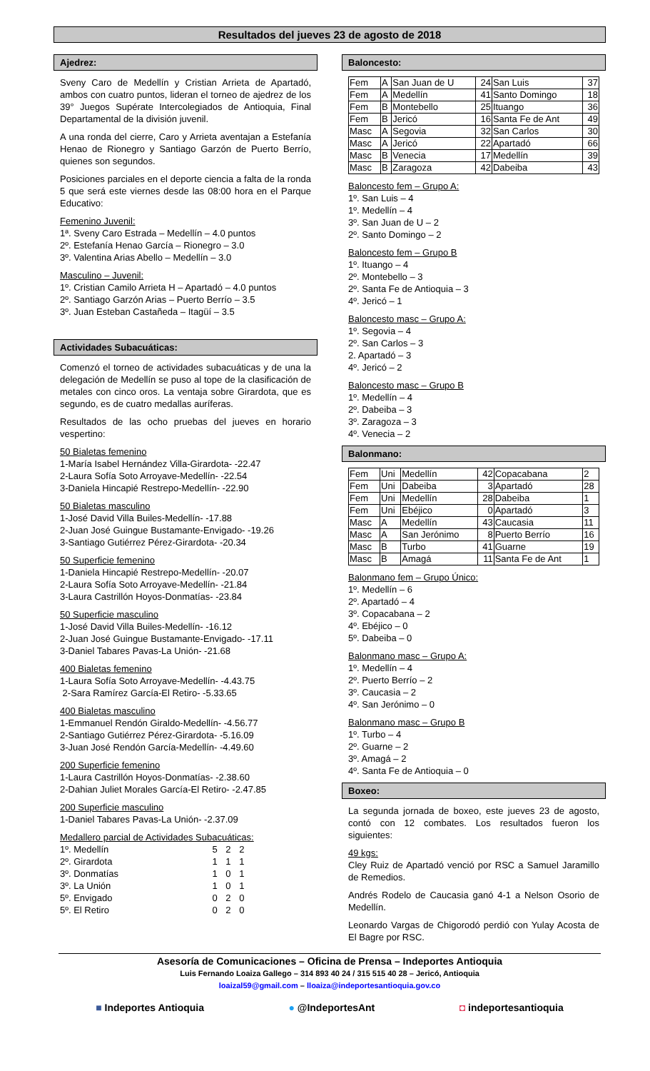Resultados del jueves 23 de agosto de 2018
Ajedrez:
Sveny Caro de Medellín y Cristian Arrieta de Apartadó, ambos con cuatro puntos, lideran el torneo de ajedrez de los 39° Juegos Supérate Intercolegiados de Antioquia, Final Departamental de la división juvenil.
A una ronda del cierre, Caro y Arrieta aventajan a Estefanía Henao de Rionegro y Santiago Garzón de Puerto Berrío, quienes son segundos.
Posiciones parciales en el deporte ciencia a falta de la ronda 5 que será este viernes desde las 08:00 hora en el Parque Educativo:
Femenino Juvenil:
1ª. Sveny Caro Estrada – Medellín – 4.0 puntos
2º. Estefanía Henao García – Rionegro – 3.0
3º. Valentina Arias Abello – Medellín – 3.0
Masculino – Juvenil:
1º. Cristian Camilo Arrieta H – Apartadó – 4.0 puntos
2º. Santiago Garzón Arias – Puerto Berrío – 3.5
3º. Juan Esteban Castañeda – Itagüí – 3.5
Actividades Subacuáticas:
Comenzó el torneo de actividades subacuáticas y de una la delegación de Medellín se puso al tope de la clasificación de metales con cinco oros. La ventaja sobre Girardota, que es segundo, es de cuatro medallas auríferas.
Resultados de las ocho pruebas del jueves en horario vespertino:
50 Bialetas femenino
1-María Isabel Hernández Villa-Girardota- -22.47
2-Laura Sofía Soto Arroyave-Medellín- -22.54
3-Daniela Hincapié Restrepo-Medellín- -22.90
50 Bialetas masculino
1-José David Villa Builes-Medellín- -17.88
2-Juan José Guingue Bustamante-Envigado- -19.26
3-Santiago Gutiérrez Pérez-Girardota- -20.34
50 Superficie femenino
1-Daniela Hincapié Restrepo-Medellín- -20.07
2-Laura Sofía Soto Arroyave-Medellín- -21.84
3-Laura Castrillón Hoyos-Donmatías- -23.84
50 Superficie masculino
1-José David Villa Builes-Medellín- -16.12
2-Juan José Guingue Bustamante-Envigado- -17.11
3-Daniel Tabares Pavas-La Unión- -21.68
400 Bialetas femenino
1-Laura Sofía Soto Arroyave-Medellín- -4.43.75
2-Sara Ramírez García-El Retiro- -5.33.65
400 Bialetas masculino
1-Emmanuel Rendón Giraldo-Medellín- -4.56.77
2-Santiago Gutiérrez Pérez-Girardota- -5.16.09
3-Juan José Rendón García-Medellín- -4.49.60
200 Superficie femenino
1-Laura Castrillón Hoyos-Donmatías- -2.38.60
2-Dahian Juliet Morales García-El Retiro- -2.47.85
200 Superficie masculino
1-Daniel Tabares Pavas-La Unión- -2.37.09
Medallero parcial de Actividades Subacuáticas:
| 1º. Medellín | 5 | 2 | 2 |
| 2º. Girardota | 1 | 1 | 1 |
| 3º. Donmatías | 1 | 0 | 1 |
| 3º. La Unión | 1 | 0 | 1 |
| 5º. Envigado | 0 | 2 | 0 |
| 5º. El Retiro | 0 | 2 | 0 |
Baloncesto:
| Fem | A | San Juan de U | 24 | San Luis | 37 |
| Fem | A | Medellín | 41 | Santo Domingo | 18 |
| Fem | B | Montebello | 25 | Ituango | 36 |
| Fem | B | Jericó | 16 | Santa Fe de Ant | 49 |
| Masc | A | Segovia | 32 | San Carlos | 30 |
| Masc | A | Jericó | 22 | Apartadó | 66 |
| Masc | B | Venecia | 17 | Medellín | 39 |
| Masc | B | Zaragoza | 42 | Dabeiba | 43 |
Baloncesto fem – Grupo A:
1º. San Luis – 4
1º. Medellín – 4
3º. San Juan de U – 2
2º. Santo Domingo – 2
Baloncesto fem – Grupo B
1º. Ituango – 4
2º. Montebello – 3
2º. Santa Fe de Antioquia – 3
4º. Jericó – 1
Baloncesto masc – Grupo A:
1º. Segovia – 4
2º. San Carlos – 3
2. Apartadó – 3
4º. Jericó – 2
Baloncesto masc – Grupo B
1º. Medellín – 4
2º. Dabeiba – 3
3º. Zaragoza – 3
4º. Venecia – 2
Balonmano:
| Fem | Uni | Medellín | 42 | Copacabana | 2 |
| Fem | Uni | Dabeiba | 3 | Apartadó | 28 |
| Fem | Uni | Medellín | 28 | Dabeiba | 1 |
| Fem | Uni | Ebéjico | 0 | Apartadó | 3 |
| Masc | A | Medellín | 43 | Caucasia | 11 |
| Masc | A | San Jerónimo | 8 | Puerto Berrío | 16 |
| Masc | B | Turbo | 41 | Guarne | 19 |
| Masc | B | Amagá | 11 | Santa Fe de Ant | 1 |
Balonmano fem – Grupo Único:
1º. Medellín – 6
2º. Apartadó – 4
3º. Copacabana – 2
4º. Ebéjico – 0
5º. Dabeiba – 0
Balonmano masc – Grupo A:
1º. Medellín – 4
2º. Puerto Berrío – 2
3º. Caucasia – 2
4º. San Jerónimo – 0
Balonmano masc – Grupo B
1º. Turbo – 4
2º. Guarne – 2
3º. Amagá – 2
4º. Santa Fe de Antioquia – 0
Boxeo:
La segunda jornada de boxeo, este jueves 23 de agosto, contó con 12 combates. Los resultados fueron los siguientes:
49 kgs:
Cley Ruiz de Apartadó venció por RSC a Samuel Jaramillo de Remedios.
Andrés Rodelo de Caucasia ganó 4-1 a Nelson Osorio de Medellín.
Leonardo Vargas de Chigorodó perdió con Yulay Acosta de El Bagre por RSC.
Asesoría de Comunicaciones – Oficina de Prensa – Indeportes Antioquia
Luis Fernando Loaiza Gallego – 314 893 40 24 / 315 515 40 28 – Jericó, Antioquia
loaizal59@gmail.com – lloaiza@indeportesantioquia.gov.co
■ Indeportes Antioquia ● @IndeportesAnt ◘ indeportesantioquia